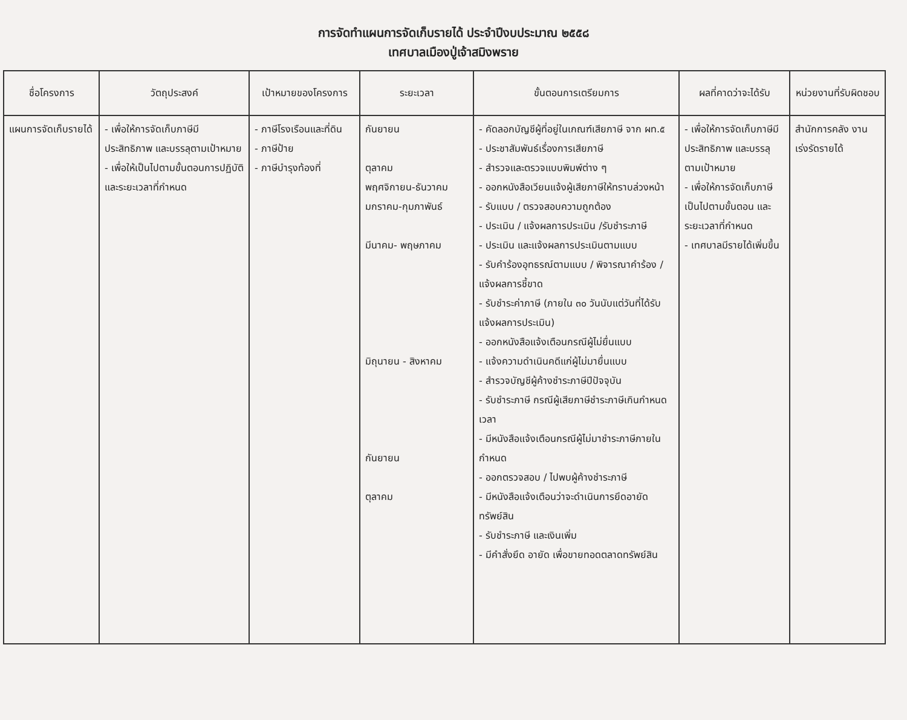การจัดทำแผนการจัดเก็บรายได้ ประจำปีงบประมาณ ๒๕๕๘
เทศบาลเมืองปู่เจ้าสมิงพราย
| ชื่อโครงการ | วัตถุประสงค์ | เป้าหมายของโครงการ | ระยะเวลา | ขั้นตอนการเตรียมการ | ผลที่คาดว่าจะได้รับ | หน่วยงานที่รับผิดชอบ |
| --- | --- | --- | --- | --- | --- | --- |
| แผนการจัดเก็บรายได้ | - เพื่อให้การจัดเก็บภาษีมีประสิทธิภาพ และบรรลุตามเป้าหมาย - เพื่อให้เป็นไปตามขั้นตอนการปฏิบัติ และระยะเวลาที่กำหนด | - ภาษีโรงเรือนและที่ดิน - ภาษีป้าย - ภาษีบำรุงท้องที่ | กันยายน ตุลาคม พฤศจิกายน-ธันวาคม มกราคม-กุมภาพันธ์ มีนาคม- พฤษภาคม มิถุนายน - สิงหาคม กันยายน ตุลาคม | - คัดลอกบัญชีผู้ที่อยู่ในเกณฑ์เสียภาษี จาก ผท.๕ - ประชาสัมพันธ์เรื่องการเสียภาษี - สำรวจและตรวจแบบพิมพ์ต่าง ๆ - ออกหนังสือเวียนแจ้งผู้เสียภาษีให้ทราบล่วงหน้า - รับแบบ / ตรวจสอบความถูกต้อง - ประเมิน / แจ้งผลการประเมิน /รับชำระภาษี - ประเมิน และแจ้งผลการประเมินตามแบบ - รับคำร้องอุทธรณ์ตามแบบ / พิจารณาคำร้อง / แจ้งผลการชี้ขาด - รับชำระค่าภาษี (ภายใน ๓๐ วันนับแต่วันที่ได้รับแจ้งผลการประเมิน) - ออกหนังสือแจ้งเตือนกรณีผู้ไม่ยื่นแบบ - แจ้งความดำเนินคดีแก่ผู้ไม่มายื่นแบบ - สำรวจบัญชีผู้ค้างชำระภาษีปีปัจจุบัน - รับชำระภาษี กรณีผู้เสียภาษีชำระภาษีเกินกำหนดเวลา - มีหนังสือแจ้งเตือนกรณีผู้ไม่มาชำระภาษีภายในกำหนด - ออกตรวจสอบ / ไปพบผู้ค้างชำระภาษี - มีหนังสือแจ้งเตือนว่าจะดำเนินการยึดอายัดทรัพย์สิน - รับชำระภาษี และเงินเพิ่ม - มีคำสั่งยึด อายัด เพื่อขายทอดตลาดทรัพย์สิน | - เพื่อให้การจัดเก็บภาษีมีประสิทธิภาพ และบรรลุตามเป้าหมาย - เพื่อให้การจัดเก็บภาษีเป็นไปตามขั้นตอน และระยะเวลาที่กำหนด - เทศบาลมีรายได้เพิ่มขึ้น | สำนักการคลัง งานเร่งรัดรายได้ |